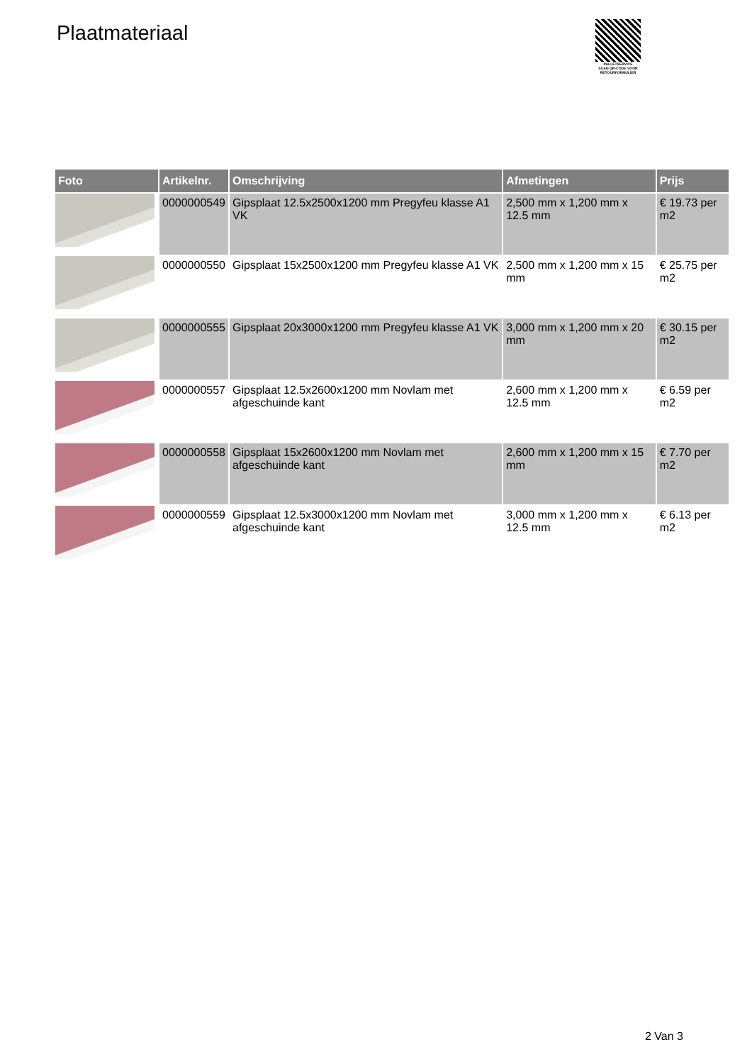Plaatmateriaal
PALLETSERVICE
SCAN QR-CODE VOOR RETOURFORMULIER
| Foto | Artikelnr. | Omschrijving | Afmetingen | Prijs |
| --- | --- | --- | --- | --- |
| | 0000000549 | Gipsplaat 12.5x2500x1200 mm Pregyfeu klasse A1 VK | 2,500 mm x 1,200 mm x 12.5 mm | € 19.73 per m2 |
| | 0000000550 | Gipsplaat 15x2500x1200 mm Pregyfeu klasse A1 VK | 2,500 mm x 1,200 mm x 15 mm | € 25.75 per m2 |
| | 0000000555 | Gipsplaat 20x3000x1200 mm Pregyfeu klasse A1 VK | 3,000 mm x 1,200 mm x 20 mm | € 30.15 per m2 |
| | 0000000557 | Gipsplaat 12.5x2600x1200 mm Novlam met afgeschuinde kant | 2,600 mm x 1,200 mm x 12.5 mm | € 6.59 per m2 |
| | 0000000558 | Gipsplaat 15x2600x1200 mm Novlam met afgeschuinde kant | 2,600 mm x 1,200 mm x 15 mm | € 7.70 per m2 |
| | 0000000559 | Gipsplaat 12.5x3000x1200 mm Novlam met afgeschuinde kant | 3,000 mm x 1,200 mm x 12.5 mm | € 6.13 per m2 |
2 Van 3